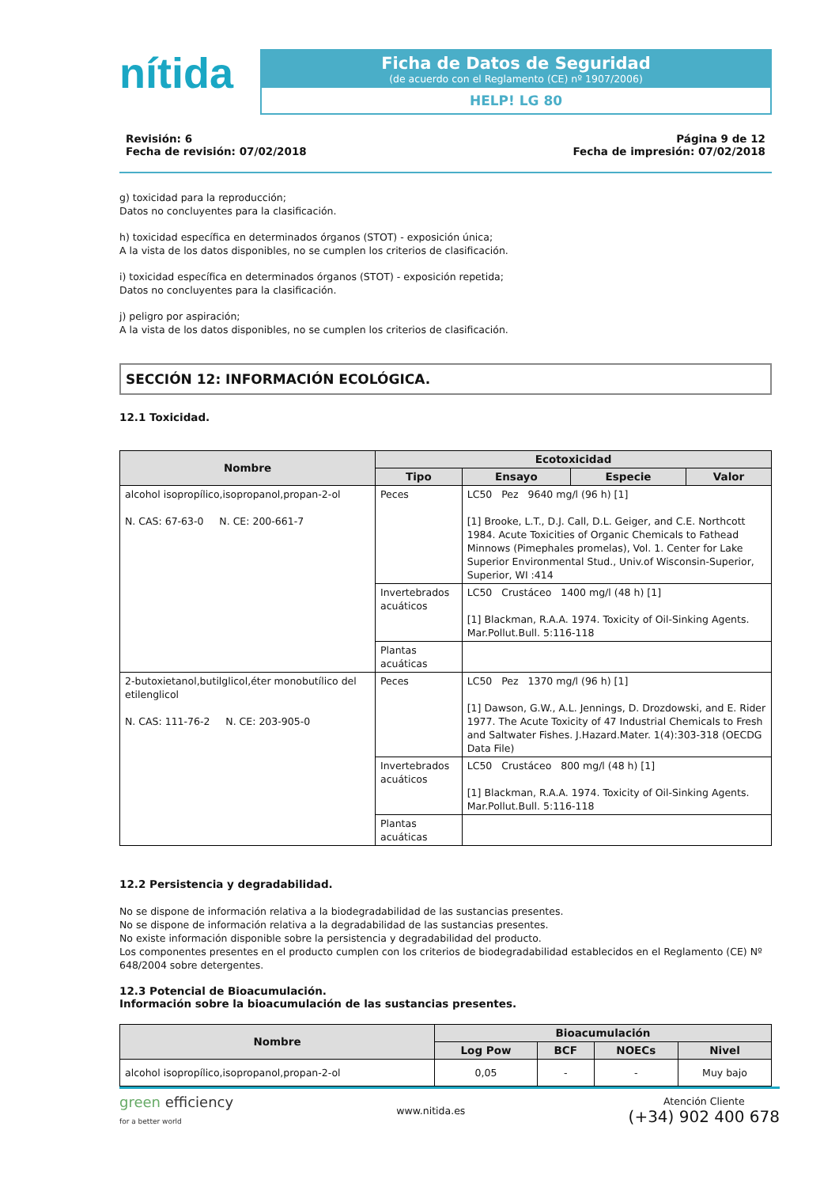nítida
Ficha de Datos de Seguridad
(de acuerdo con el Reglamento (CE) nº 1907/2006)
HELP! LG 80
Revisión: 6
Fecha de revisión: 07/02/2018
Página 9 de 12
Fecha de impresión: 07/02/2018
g) toxicidad para la reproducción;
Datos no concluyentes para la clasificación.
h) toxicidad específica en determinados órganos (STOT) - exposición única;
A la vista de los datos disponibles, no se cumplen los criterios de clasificación.
i) toxicidad específica en determinados órganos (STOT) - exposición repetida;
Datos no concluyentes para la clasificación.
j) peligro por aspiración;
A la vista de los datos disponibles, no se cumplen los criterios de clasificación.
SECCIÓN 12: INFORMACIÓN ECOLÓGICA.
12.1 Toxicidad.
| Nombre | Ecotoxicidad | | | |
| --- | --- | --- | --- | --- |
| | Tipo | Ensayo | Especie | Valor |
| alcohol isopropílico,isopropanol,propan-2-ol N. CAS: 67-63-0 N. CE: 200-661-7 | Peces | LC50 Pez 9640 mg/l (96 h) [1] [1] Brooke, L.T., D.J. Call, D.L. Geiger, and C.E. Northcott 1984. Acute Toxicities of Organic Chemicals to Fathead Minnows (Pimephales promelas), Vol. 1. Center for Lake Superior Environmental Stud., Univ.of Wisconsin-Superior, Superior, WI :414 | | |
| | Invertebrados acuáticos | LC50 Crustáceo 1400 mg/l (48 h) [1] [1] Blackman, R.A.A. 1974. Toxicity of Oil-Sinking Agents. Mar.Pollut.Bull. 5:116-118 | | |
| | Plantas acuáticas | | | |
| 2-butoxietanol,butilglicol,éter monobutílico del etilenglicol N. CAS: 111-76-2 N. CE: 203-905-0 | Peces | LC50 Pez 1370 mg/l (96 h) [1] [1] Dawson, G.W., A.L. Jennings, D. Drozdowski, and E. Rider 1977. The Acute Toxicity of 47 Industrial Chemicals to Fresh and Saltwater Fishes. J.Hazard.Mater. 1(4):303-318 (OECDG Data File) | | |
| | Invertebrados acuáticos | LC50 Crustáceo 800 mg/l (48 h) [1] [1] Blackman, R.A.A. 1974. Toxicity of Oil-Sinking Agents. Mar.Pollut.Bull. 5:116-118 | | |
| | Plantas acuáticas | | | |
12.2 Persistencia y degradabilidad.
No se dispone de información relativa a la biodegradabilidad de las sustancias presentes.
No se dispone de información relativa a la degradabilidad de las sustancias presentes.
No existe información disponible sobre la persistencia y degradabilidad del producto.
Los componentes presentes en el producto cumplen con los criterios de biodegradabilidad establecidos en el Reglamento (CE) Nº 648/2004 sobre detergentes.
12.3 Potencial de Bioacumulación.
Información sobre la bioacumulación de las sustancias presentes.
| Nombre | Bioacumulación | | | |
| --- | --- | --- | --- | --- |
| | Log Pow | BCF | NOECs | Nivel |
| alcohol isopropílico,isopropanol,propan-2-ol | 0,05 | - | - | Muy bajo |
green efficiency
for a better world
www.nitida.es
Atención Cliente
(+34) 902 400 678